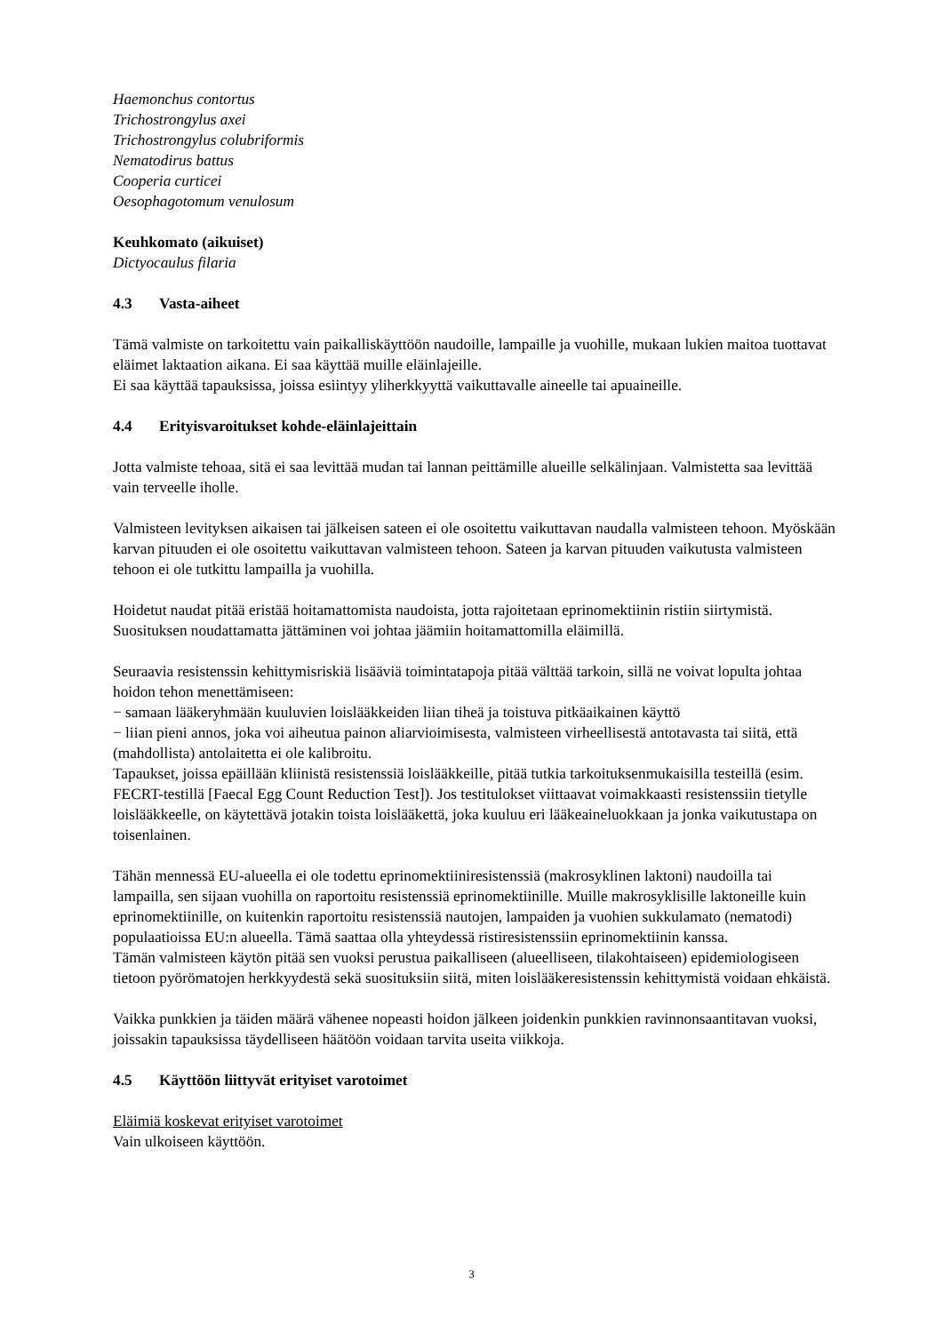Haemonchus contortus
Trichostrongylus axei
Trichostrongylus colubriformis
Nematodirus battus
Cooperia curticei
Oesophagotomum venulosum
Keuhkomato (aikuiset)
Dictyocaulus filaria
4.3 Vasta-aiheet
Tämä valmiste on tarkoitettu vain paikalliskäyttöön naudoille, lampaille ja vuohille, mukaan lukien maitoa tuottavat eläimet laktaation aikana. Ei saa käyttää muille eläinlajeille.
Ei saa käyttää tapauksissa, joissa esiintyy yliherkkyyttä vaikuttavalle aineelle tai apuaineille.
4.4 Erityisvaroitukset kohde-eläinlajeittain
Jotta valmiste tehoaa, sitä ei saa levittää mudan tai lannan peittämille alueille selkälinjaan. Valmistetta saa levittää vain terveelle iholle.
Valmisteen levityksen aikaisen tai jälkeisen sateen ei ole osoitettu vaikuttavan naudalla valmisteen tehoon. Myöskään karvan pituuden ei ole osoitettu vaikuttavan valmisteen tehoon. Sateen ja karvan pituuden vaikutusta valmisteen tehoon ei ole tutkittu lampailla ja vuohilla.
Hoidetut naudat pitää eristää hoitamattomista naudoista, jotta rajoitetaan eprinomektiinin ristiin siirtymistä. Suosituksen noudattamatta jättäminen voi johtaa jäämiin hoitamattomilla eläimillä.
Seuraavia resistenssin kehittymisriskiä lisääviä toimintatapoja pitää välttää tarkoin, sillä ne voivat lopulta johtaa hoidon tehon menettämiseen:
− samaan lääkeryhmään kuuluvien loislääkkeiden liian tiheä ja toistuva pitkäaikainen käyttö
− liian pieni annos, joka voi aiheutua painon aliarvioimisesta, valmisteen virheellisestä antotavasta tai siitä, että (mahdollista) antolaitetta ei ole kalibroitu.
Tapaukset, joissa epäillään kliinistä resistenssiä loislääkkeille, pitää tutkia tarkoituksenmukaisilla testeillä (esim. FECRT-testillä [Faecal Egg Count Reduction Test]). Jos testitulokset viittaavat voimakkaasti resistenssiin tietylle loislääkkeelle, on käytettävä jotakin toista loislääkettä, joka kuuluu eri lääkeaineluokkaan ja jonka vaikutustapa on toisenlainen.
Tähän mennessä EU-alueella ei ole todettu eprinomektiiniresistenssiä (makrosyklinen laktoni) naudoilla tai lampailla, sen sijaan vuohilla on raportoitu resistenssiä eprinomektiinille. Muille makrosyklisille laktoneille kuin eprinomektiinille, on kuitenkin raportoitu resistenssiä nautojen, lampaiden ja vuohien sukkulamato (nematodi) populaatioissa EU:n alueella. Tämä saattaa olla yhteydessä ristiresistenssiin eprinomektiinin kanssa.
Tämän valmisteen käytön pitää sen vuoksi perustua paikalliseen (alueelliseen, tilakohtaiseen) epidemiologiseen tietoon pyörömatojen herkkyydestä sekä suosituksiin siitä, miten loislääkeresistenssin kehittymistä voidaan ehkäistä.
Vaikka punkkien ja täiden määrä vähenee nopeasti hoidon jälkeen joidenkin punkkien ravinnonsaantitavan vuoksi, joissakin tapauksissa täydelliseen häätöön voidaan tarvita useita viikkoja.
4.5 Käyttöön liittyvät erityiset varotoimet
Eläimiä koskevat erityiset varotoimet
Vain ulkoiseen käyttöön.
3